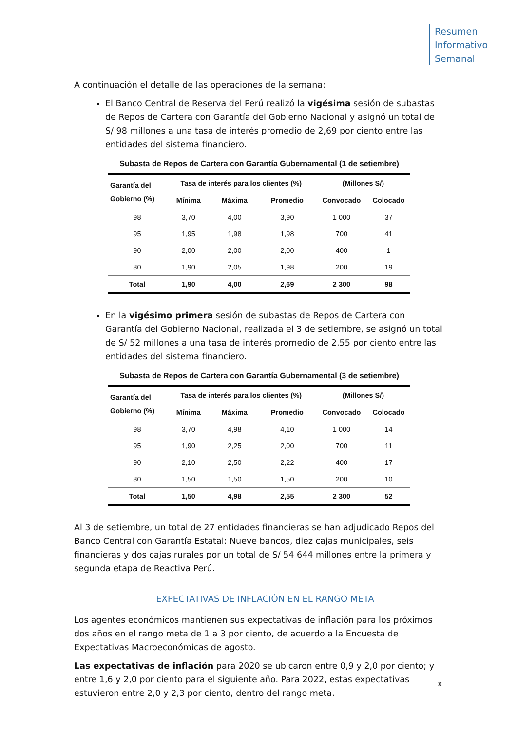Resumen
Informativo
Semanal
A continuación el detalle de las operaciones de la semana:
El Banco Central de Reserva del Perú realizó la vigésima sesión de subastas de Repos de Cartera con Garantía del Gobierno Nacional y asignó un total de S/ 98 millones a una tasa de interés promedio de 2,69 por ciento entre las entidades del sistema financiero.
Subasta de Repos de Cartera con Garantía Gubernamental (1 de setiembre)
| Garantía del Gobierno (%) | Tasa de interés para los clientes (%) | | | (Millones S/) | |
| --- | --- | --- | --- | --- | --- |
| | Mínima | Máxima | Promedio | Convocado | Colocado |
| 98 | 3,70 | 4,00 | 3,90 | 1 000 | 37 |
| 95 | 1,95 | 1,98 | 1,98 | 700 | 41 |
| 90 | 2,00 | 2,00 | 2,00 | 400 | 1 |
| 80 | 1,90 | 2,05 | 1,98 | 200 | 19 |
| Total | 1,90 | 4,00 | 2,69 | 2 300 | 98 |
En la vigésimo primera sesión de subastas de Repos de Cartera con Garantía del Gobierno Nacional, realizada el 3 de setiembre, se asignó un total de S/ 52 millones a una tasa de interés promedio de 2,55 por ciento entre las entidades del sistema financiero.
Subasta de Repos de Cartera con Garantía Gubernamental (3 de setiembre)
| Garantía del Gobierno (%) | Tasa de interés para los clientes (%) | | | (Millones S/) | |
| --- | --- | --- | --- | --- | --- |
| | Mínima | Máxima | Promedio | Convocado | Colocado |
| 98 | 3,70 | 4,98 | 4,10 | 1 000 | 14 |
| 95 | 1,90 | 2,25 | 2,00 | 700 | 11 |
| 90 | 2,10 | 2,50 | 2,22 | 400 | 17 |
| 80 | 1,50 | 1,50 | 1,50 | 200 | 10 |
| Total | 1,50 | 4,98 | 2,55 | 2 300 | 52 |
Al 3 de setiembre, un total de 27 entidades financieras se han adjudicado Repos del Banco Central con Garantía Estatal: Nueve bancos, diez cajas municipales, seis financieras y dos cajas rurales por un total de S/ 54 644 millones entre la primera y segunda etapa de Reactiva Perú.
EXPECTATIVAS DE INFLACIÓN EN EL RANGO META
Los agentes económicos mantienen sus expectativas de inflación para los próximos dos años en el rango meta de 1 a 3 por ciento, de acuerdo a la Encuesta de Expectativas Macroeconómicas de agosto.
Las expectativas de inflación para 2020 se ubicaron entre 0,9 y 2,0 por ciento; y entre 1,6 y 2,0 por ciento para el siguiente año. Para 2022, estas expectativas estuvieron entre 2,0 y 2,3 por ciento, dentro del rango meta.
x